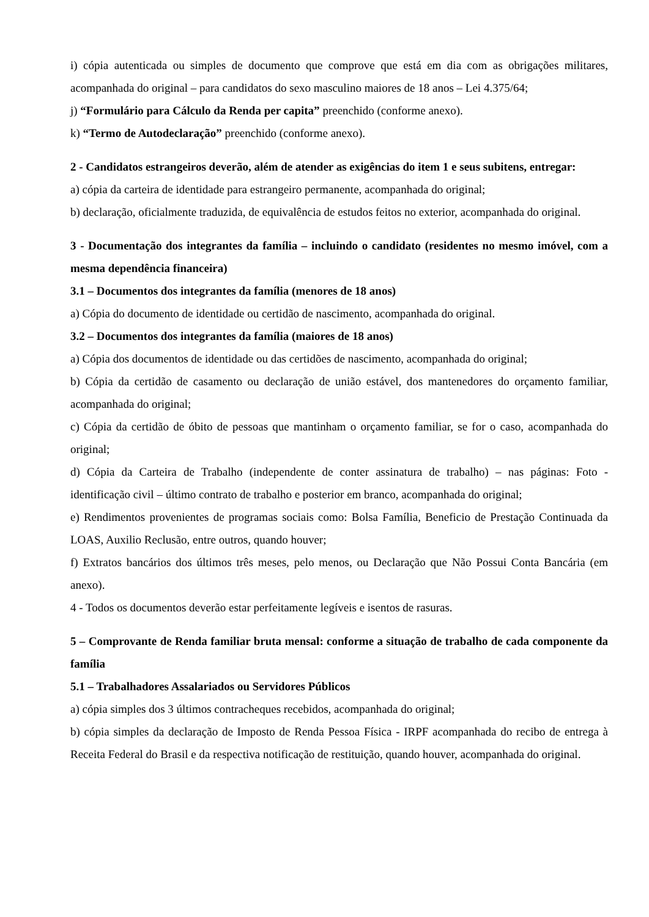i) cópia autenticada ou simples de documento que comprove que está em dia com as obrigações militares, acompanhada do original – para candidatos do sexo masculino maiores de 18 anos – Lei 4.375/64;
j) “Formulário para Cálculo da Renda per capita” preenchido (conforme anexo).
k) “Termo de Autodeclaração” preenchido (conforme anexo).
2 - Candidatos estrangeiros deverão, além de atender as exigências do item 1 e seus subitens, entregar:
a) cópia da carteira de identidade para estrangeiro permanente, acompanhada do original;
b) declaração, oficialmente traduzida, de equivalência de estudos feitos no exterior, acompanhada do original.
3 - Documentação dos integrantes da família – incluindo o candidato (residentes no mesmo imóvel, com a mesma dependência financeira)
3.1 – Documentos dos integrantes da família (menores de 18 anos)
a) Cópia do documento de identidade ou certidão de nascimento, acompanhada do original.
3.2 – Documentos dos integrantes da família (maiores de 18 anos)
a) Cópia dos documentos de identidade ou das certidões de nascimento, acompanhada do original;
b) Cópia da certidão de casamento ou declaração de união estável, dos mantenedores do orçamento familiar, acompanhada do original;
c) Cópia da certidão de óbito de pessoas que mantinham o orçamento familiar, se for o caso, acompanhada do original;
d) Cópia da Carteira de Trabalho (independente de conter assinatura de trabalho) – nas páginas: Foto - identificação civil – último contrato de trabalho e posterior em branco, acompanhada do original;
e) Rendimentos provenientes de programas sociais como: Bolsa Família, Beneficio de Prestação Continuada da LOAS, Auxilio Reclusão, entre outros, quando houver;
f) Extratos bancários dos últimos três meses, pelo menos, ou Declaração que Não Possui Conta Bancária (em anexo).
4 - Todos os documentos deverão estar perfeitamente legíveis e isentos de rasuras.
5 – Comprovante de Renda familiar bruta mensal: conforme a situação de trabalho de cada componente da família
5.1 – Trabalhadores Assalariados ou Servidores Públicos
a) cópia simples dos 3 últimos contracheques recebidos, acompanhada do original;
b) cópia simples da declaração de Imposto de Renda Pessoa Física - IRPF acompanhada do recibo de entrega à Receita Federal do Brasil e da respectiva notificação de restituição, quando houver, acompanhada do original.